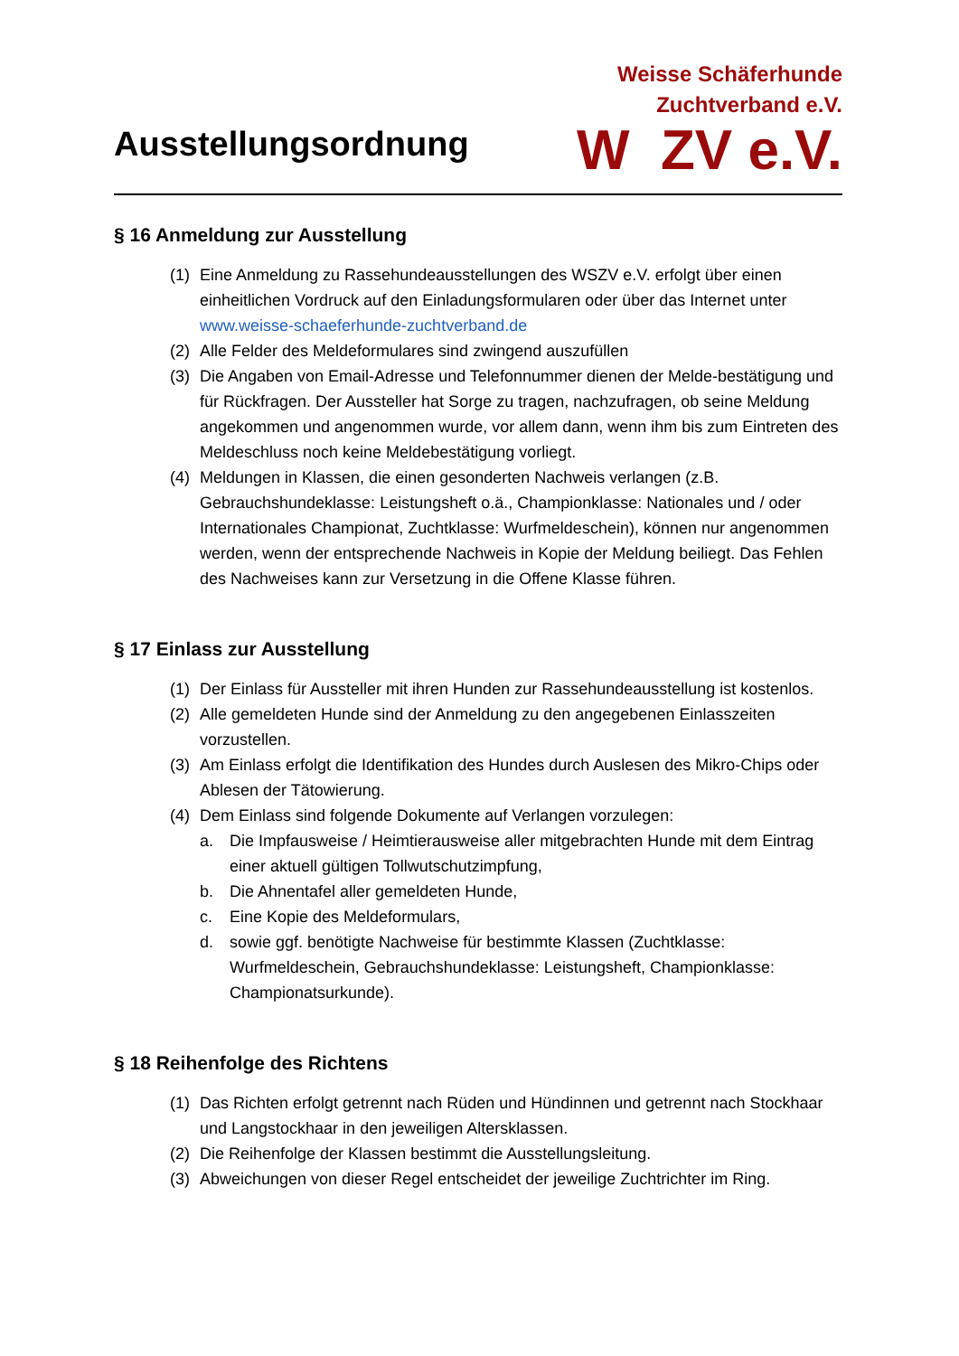Ausstellungsordnung
Weisse Schäferhunde
Zuchtverband e.V.
W ZV e.V.
§ 16 Anmeldung zur Ausstellung
(1) Eine Anmeldung zu Rassehundeausstellungen des WSZV e.V. erfolgt über einen einheitlichen Vordruck auf den Einladungsformularen oder über das Internet unter www.weisse-schaeferhunde-zuchtverband.de
(2) Alle Felder des Meldeformulares sind zwingend auszufüllen
(3) Die Angaben von Email-Adresse und Telefonnummer dienen der Melde-bestätigung und für Rückfragen. Der Aussteller hat Sorge zu tragen, nachzufragen, ob seine Meldung angekommen und angenommen wurde, vor allem dann, wenn ihm bis zum Eintreten des Meldeschluss noch keine Meldebestätigung vorliegt.
(4) Meldungen in Klassen, die einen gesonderten Nachweis verlangen (z.B. Gebrauchshundeklasse: Leistungsheft o.ä., Championklasse: Nationales und / oder Internationales Championat, Zuchtklasse: Wurfmeldeschein), können nur angenommen werden, wenn der entsprechende Nachweis in Kopie der Meldung beiliegt. Das Fehlen des Nachweises kann zur Versetzung in die Offene Klasse führen.
§ 17 Einlass zur Ausstellung
(1) Der Einlass für Aussteller mit ihren Hunden zur Rassehundeausstellung ist kostenlos.
(2) Alle gemeldeten Hunde sind der Anmeldung zu den angegebenen Einlasszeiten vorzustellen.
(3) Am Einlass erfolgt die Identifikation des Hundes durch Auslesen des Mikro-Chips oder Ablesen der Tätowierung.
(4) Dem Einlass sind folgende Dokumente auf Verlangen vorzulegen:
a. Die Impfausweise / Heimtierausweise aller mitgebrachten Hunde mit dem Eintrag einer aktuell gültigen Tollwutschutzimpfung,
b. Die Ahnentafel aller gemeldeten Hunde,
c. Eine Kopie des Meldeformulars,
d. sowie ggf. benötigte Nachweise für bestimmte Klassen (Zuchtklasse: Wurfmeldeschein, Gebrauchshundeklasse: Leistungsheft, Championklasse: Championatsurkunde).
§ 18 Reihenfolge des Richtens
(1) Das Richten erfolgt getrennt nach Rüden und Hündinnen und getrennt nach Stockhaar und Langstockhaar in den jeweiligen Altersklassen.
(2) Die Reihenfolge der Klassen bestimmt die Ausstellungsleitung.
(3) Abweichungen von dieser Regel entscheidet der jeweilige Zuchtrichter im Ring.